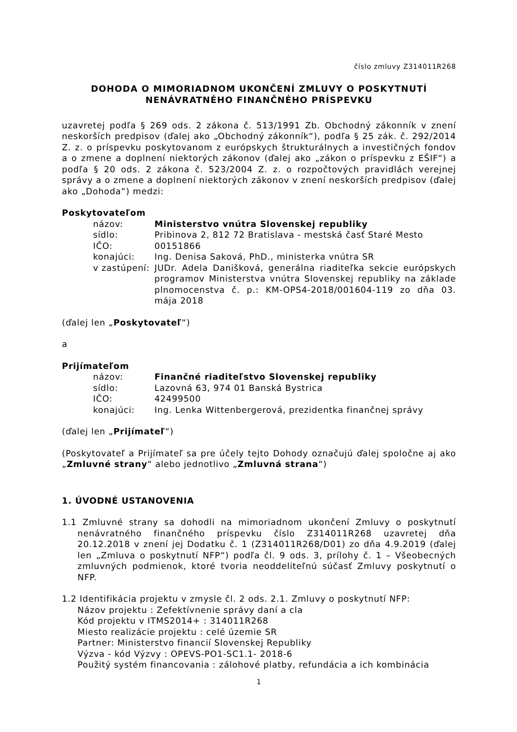číslo zmluvy Z314011R268
DOHODA O MIMORIADNOM UKONČENÍ ZMLUVY O POSKYTNUTÍ NENÁVRATNÉHO FINANČNÉHO PRÍSPEVKU
uzavretej podľa § 269 ods. 2 zákona č. 513/1991 Zb. Obchodný zákonník v znení neskorších predpisov (ďalej ako „Obchodný zákonník“), podľa § 25 zák. č. 292/2014 Z. z. o príspevku poskytovanom z európskych štrukturálnych a investičných fondov a o zmene a doplnení niektorých zákonov (ďalej ako „zákon o príspevku z EŠIF“) a podľa § 20 ods. 2 zákona č. 523/2004 Z. z. o rozpočtových pravidlách verejnej správy a o zmene a doplnení niektorých zákonov v znení neskorších predpisov (ďalej ako „Dohoda“) medzi:
Poskytovateľom
názov: Ministerstvo vnútra Slovenskej republiky
sídlo: Pribinova 2, 812 72 Bratislava - mestská časť Staré Mesto
IČO: 00151866
konajúci: Ing. Denisa Saková, PhD., ministerka vnútra SR
v zastúpení: JUDr. Adela Danišková, generálna riaditeľka sekcie európskych programov Ministerstva vnútra Slovenskej republiky na základe plnomocenstva č. p.: KM-OPS4-2018/001604-119 zo dňa 03. mája 2018
(ďalej len „Poskytovateľ“)
a
Prijímateľom
názov: Finančné riaditeľstvo Slovenskej republiky
sídlo: Lazovná 63, 974 01 Banská Bystrica
IČO: 42499500
konajúci: Ing. Lenka Wittenbergerová, prezidentka finančnej správy
(ďalej len „Prijímateľ“)
(Poskytovateľ a Prijímateľ sa pre účely tejto Dohody označujú ďalej spoločne aj ako „Zmluvné strany“ alebo jednotlivo „Zmluvná strana“)
1. ÚVODNÉ USTANOVENIA
1.1 Zmluvné strany sa dohodli na mimoriadnom ukončení Zmluvy o poskytnutí nenávratného finančného príspevku číslo Z314011R268 uzavretej dňa 20.12.2018 v znení jej Dodatku č. 1 (Z314011R268/D01) zo dňa 4.9.2019 (ďalej len „Zmluva o poskytnutí NFP“) podľa čl. 9 ods. 3, prílohy č. 1 – Všeobecných zmluvných podmienok, ktoré tvoria neoddeliteľnú súčasť Zmluvy poskytnutí o NFP.
1.2 Identifikácia projektu v zmysle čl. 2 ods. 2.1. Zmluvy o poskytnutí NFP:
Názov projektu : Zefektívnenie správy daní a cla
Kód projektu v ITMS2014+ : 314011R268
Miesto realizácie projektu : celé územie SR
Partner: Ministerstvo financií Slovenskej Republiky
Výzva - kód Výzvy : OPEVS-PO1-SC1.1- 2018-6
Použitý systém financovania : zálohové platby, refundácia a ich kombinácia
1